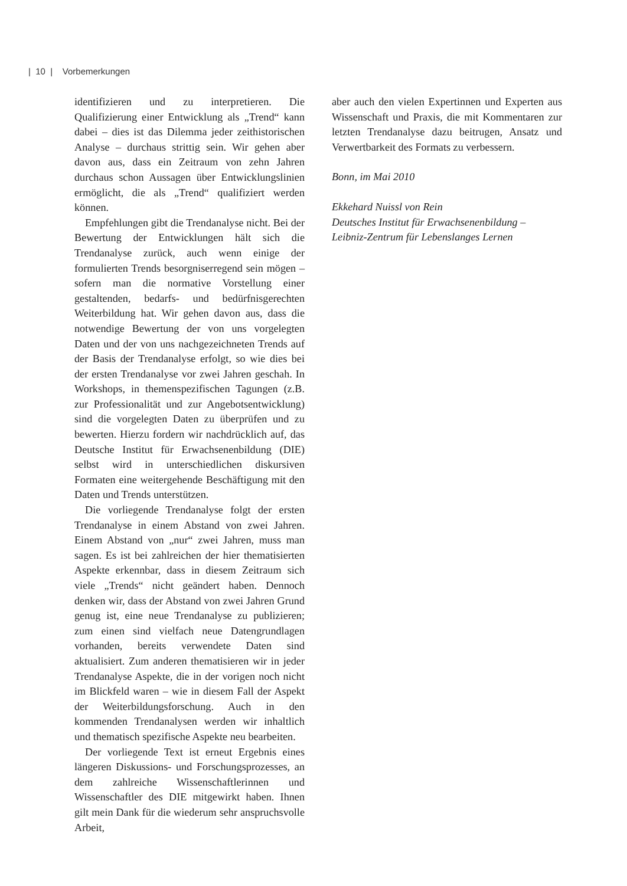| 10 | Vorbemerkungen
identifizieren und zu interpretieren. Die Qualifizierung einer Entwicklung als „Trend“ kann dabei – dies ist das Dilemma jeder zeithistorischen Analyse – durchaus strittig sein. Wir gehen aber davon aus, dass ein Zeitraum von zehn Jahren durchaus schon Aussagen über Entwicklungslinien ermöglicht, die als „Trend“ qualifiziert werden können.
Empfehlungen gibt die Trendanalyse nicht. Bei der Bewertung der Entwicklungen hält sich die Trendanalyse zurück, auch wenn einige der formulierten Trends besorgniserregend sein mögen – sofern man die normative Vorstellung einer gestaltenden, bedarfs- und bedürfnisgerechten Weiterbildung hat. Wir gehen davon aus, dass die notwendige Bewertung der von uns vorgelegten Daten und der von uns nachgezeichneten Trends auf der Basis der Trendanalyse erfolgt, so wie dies bei der ersten Trendanalyse vor zwei Jahren geschah. In Workshops, in themenspezifischen Tagungen (z.B. zur Professionalität und zur Angebotsentwicklung) sind die vorgelegten Daten zu überprüfen und zu bewerten. Hierzu fordern wir nachdrücklich auf, das Deutsche Institut für Erwachsenenbildung (DIE) selbst wird in unterschiedlichen diskursiven Formaten eine weitergehende Beschäftigung mit den Daten und Trends unterstützen.
Die vorliegende Trendanalyse folgt der ersten Trendanalyse in einem Abstand von zwei Jahren. Einem Abstand von „nur“ zwei Jahren, muss man sagen. Es ist bei zahlreichen der hier thematisierten Aspekte erkennbar, dass in diesem Zeitraum sich viele „Trends“ nicht geändert haben. Dennoch denken wir, dass der Abstand von zwei Jahren Grund genug ist, eine neue Trendanalyse zu publizieren; zum einen sind vielfach neue Datengrundlagen vorhanden, bereits verwendete Daten sind aktualisiert. Zum anderen thematisieren wir in jeder Trendanalyse Aspekte, die in der vorigen noch nicht im Blickfeld waren – wie in diesem Fall der Aspekt der Weiterbildungsforschung. Auch in den kommenden Trendanalysen werden wir inhaltlich und thematisch spezifische Aspekte neu bearbeiten.
Der vorliegende Text ist erneut Ergebnis eines längeren Diskussions- und Forschungsprozesses, an dem zahlreiche Wissenschaftlerinnen und Wissenschaftler des DIE mitgewirkt haben. Ihnen gilt mein Dank für die wiederum sehr anspruchsvolle Arbeit,
aber auch den vielen Expertinnen und Experten aus Wissenschaft und Praxis, die mit Kommentaren zur letzten Trendanalyse dazu beitrugen, Ansatz und Verwertbarkeit des Formats zu verbessern.
Bonn, im Mai 2010
Ekkehard Nuissl von Rein
Deutsches Institut für Erwachsenenbildung –
Leibniz-Zentrum für Lebenslanges Lernen